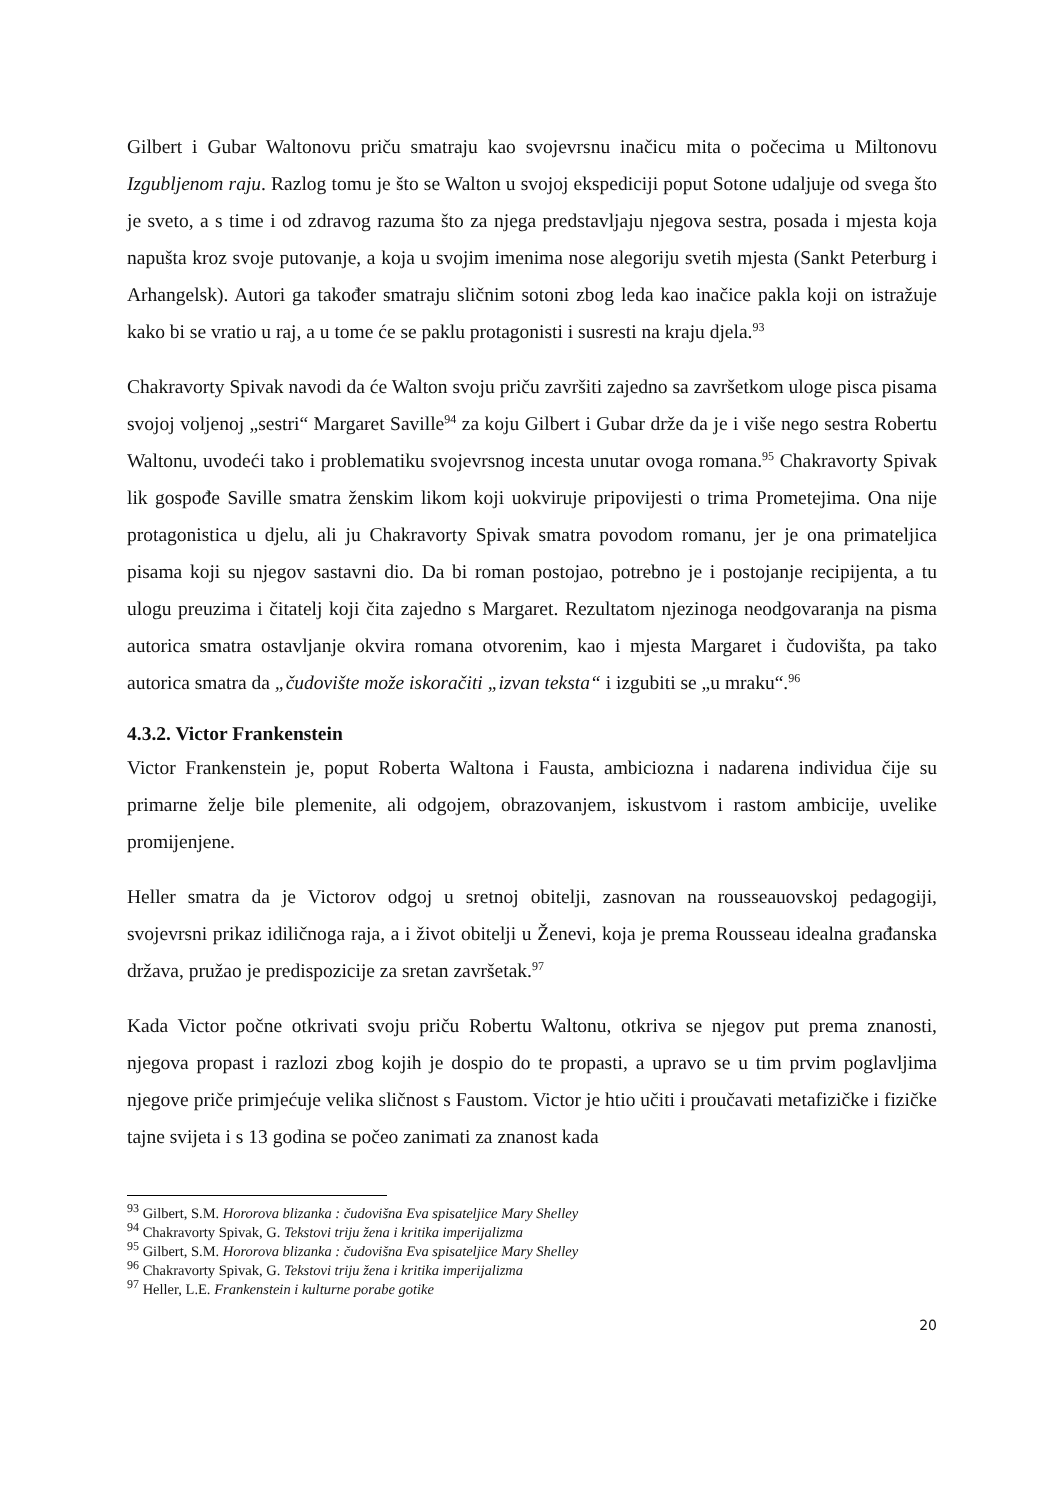Gilbert i Gubar Waltonovu priču smatraju kao svojevrsnu inačicu mita o počecima u Miltonovu Izgubljenom raju. Razlog tomu je što se Walton u svojoj ekspediciji poput Sotone udaljuje od svega što je sveto, a s time i od zdravog razuma što za njega predstavljaju njegova sestra, posada i mjesta koja napušta kroz svoje putovanje, a koja u svojim imenima nose alegoriju svetih mjesta (Sankt Peterburg i Arhangelsk). Autori ga također smatraju sličnim sotoni zbog leda kao inačice pakla koji on istražuje kako bi se vratio u raj, a u tome će se paklu protagonisti i susresti na kraju djela.<sup>93</sup>
Chakravorty Spivak navodi da će Walton svoju priču završiti zajedno sa završetkom uloge pisca pisama svojoj voljenoj „sestri“ Margaret Saville<sup>94</sup> za koju Gilbert i Gubar drže da je i više nego sestra Robertu Waltonu, uvodeći tako i problematiku svojevrsnog incesta unutar ovoga romana.<sup>95</sup> Chakravorty Spivak lik gospođe Saville smatra ženskim likom koji uokviruje pripovijesti o trima Prometejima. Ona nije protagonistica u djelu, ali ju Chakravorty Spivak smatra povodom romanu, jer je ona primateljica pisama koji su njegov sastavni dio. Da bi roman postojao, potrebno je i postojanje recipijenta, a tu ulogu preuzima i čitatelj koji čita zajedno s Margaret. Rezultatom njezinoga neodgovaranja na pisma autorica smatra ostavljanje okvira romana otvorenim, kao i mjesta Margaret i čudovišta, pa tako autorica smatra da „čudovište može iskoračiti „izvan teksta“ i izgubiti se „u mraku“.<sup>96</sup>
4.3.2. Victor Frankenstein
Victor Frankenstein je, poput Roberta Waltona i Fausta, ambiciozna i nadarena individua čije su primarne želje bile plemenite, ali odgojem, obrazovanjem, iskustvom i rastom ambicije, uvelike promijenjene.
Heller smatra da je Victorov odgoj u sretnoj obitelji, zasnovan na rousseauovskoj pedagogiji, svojevrsni prikaz idiličnoga raja, a i život obitelji u Ženevi, koja je prema Rousseau idealna građanska država, pružao je predispozicije za sretan završetak.<sup>97</sup>
Kada Victor počne otkrivati svoju priču Robertu Waltonu, otkriva se njegov put prema znanosti, njegova propast i razlozi zbog kojih je dospio do te propasti, a upravo se u tim prvim poglavljima njegove priče primjećuje velika sličnost s Faustom. Victor je htio učiti i proučavati metafizičke i fizičke tajne svijeta i s 13 godina se počeo zanimati za znanost kada
<sup>93</sup> Gilbert, S.M. Hororova blizanka : čudovišna Eva spisateljice Mary Shelley
<sup>94</sup> Chakravorty Spivak, G. Tekstovi triju žena i kritika imperijalizma
<sup>95</sup> Gilbert, S.M. Hororova blizanka : čudovišna Eva spisateljice Mary Shelley
<sup>96</sup> Chakravorty Spivak, G. Tekstovi triju žena i kritika imperijalizma
<sup>97</sup> Heller, L.E. Frankenstein i kulturne porabe gotike
20